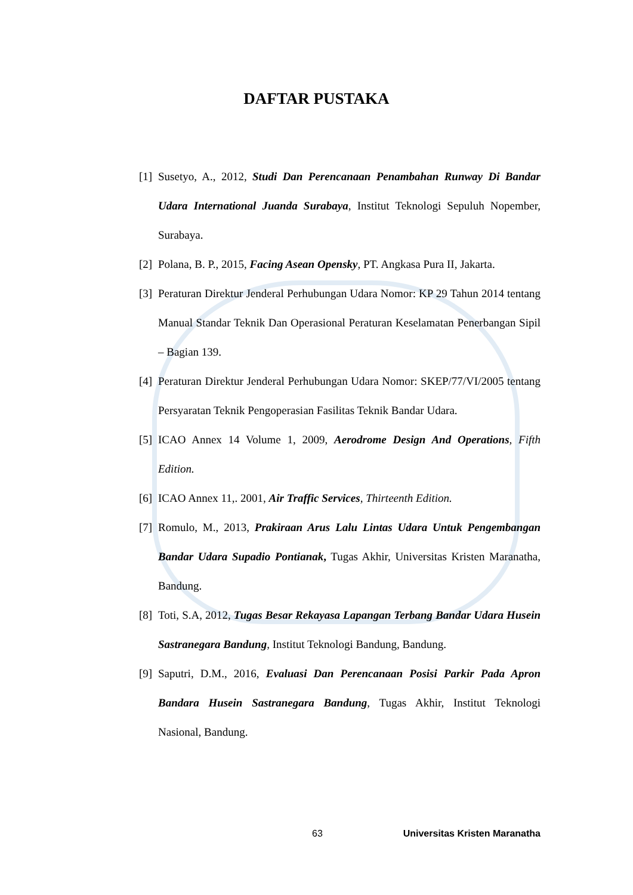DAFTAR PUSTAKA
[1] Susetyo, A., 2012, Studi Dan Perencanaan Penambahan Runway Di Bandar Udara International Juanda Surabaya, Institut Teknologi Sepuluh Nopember, Surabaya.
[2] Polana, B. P., 2015, Facing Asean Opensky, PT. Angkasa Pura II, Jakarta.
[3] Peraturan Direktur Jenderal Perhubungan Udara Nomor: KP 29 Tahun 2014 tentang Manual Standar Teknik Dan Operasional Peraturan Keselamatan Penerbangan Sipil – Bagian 139.
[4] Peraturan Direktur Jenderal Perhubungan Udara Nomor: SKEP/77/VI/2005 tentang Persyaratan Teknik Pengoperasian Fasilitas Teknik Bandar Udara.
[5] ICAO Annex 14 Volume 1, 2009, Aerodrome Design And Operations, Fifth Edition.
[6] ICAO Annex 11,. 2001, Air Traffic Services, Thirteenth Edition.
[7] Romulo, M., 2013, Prakiraan Arus Lalu Lintas Udara Untuk Pengembangan Bandar Udara Supadio Pontianak, Tugas Akhir, Universitas Kristen Maranatha, Bandung.
[8] Toti, S.A, 2012, Tugas Besar Rekayasa Lapangan Terbang Bandar Udara Husein Sastranegara Bandung, Institut Teknologi Bandung, Bandung.
[9] Saputri, D.M., 2016, Evaluasi Dan Perencanaan Posisi Parkir Pada Apron Bandara Husein Sastranegara Bandung, Tugas Akhir, Institut Teknologi Nasional, Bandung.
63 Universitas Kristen Maranatha